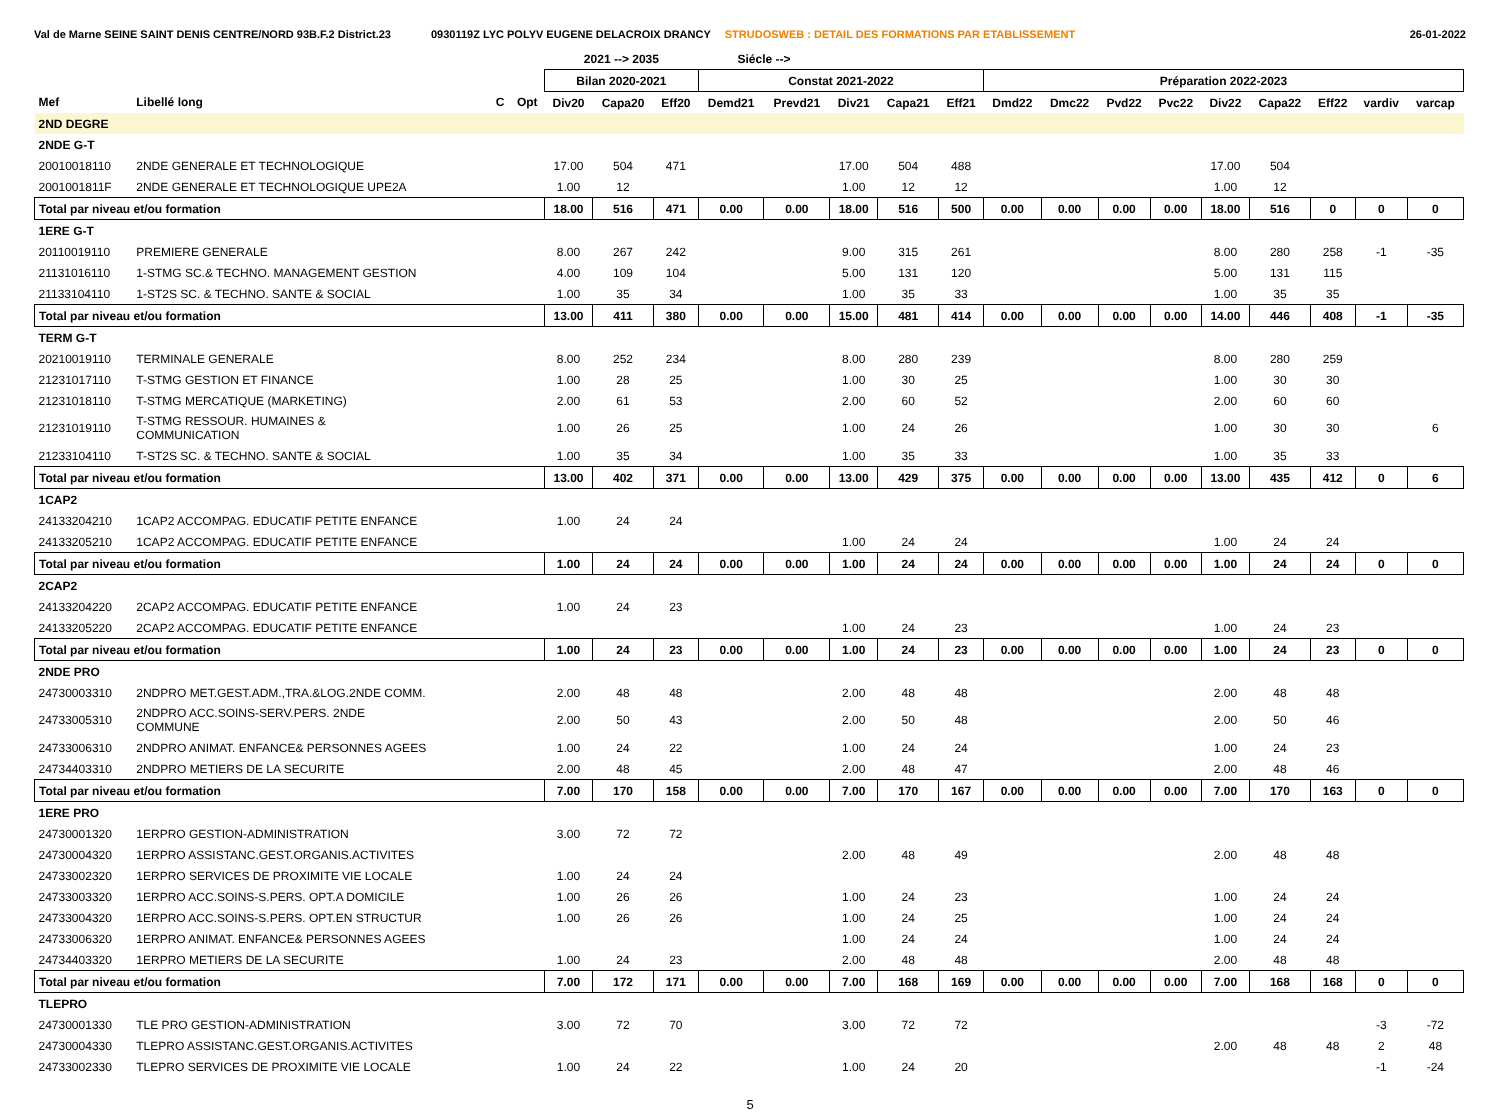Val de Marne SEINE SAINT DENIS CENTRE/NORD 93B.F.2 District.23 0930119Z LYC POLYV EUGENE DELACROIX DRANCY STRUDOSWEB : DETAIL DES FORMATIONS PAR ETABLISSEMENT 26-01-2022
| | | | | 2021 --> 2035 | | | Siécle --> | | | | | | | | | | | | | |
| --- | --- | --- | --- | --- | --- | --- | --- | --- | --- | --- | --- | --- | --- | --- | --- | --- | --- | --- | --- | --- |
| | | | | Bilan 2020-2021 | | | Constat 2021-2022 | | | | | Préparation 2022-2023 | | | | | | | | |
| Mef | Libellé long | C | Opt | Div20 | Capa20 | Eff20 | Demd21 | Prevd21 | Div21 | Capa21 | Eff21 | Dmd22 | Dmc22 | Pvd22 | Pvc22 | Div22 | Capa22 | Eff22 | vardiv | varcap |
| 2ND DEGRE | | | | | | | | | | | | | | | | | | | | |
| 2NDE G-T | | | | | | | | | | | | | | | | | | | | |
| 20010018110 | 2NDE GENERALE ET TECHNOLOGIQUE | | | 17.00 | 504 | 471 | | | 17.00 | 504 | 488 | | | | | 17.00 | 504 | | | |
| 2001001811F | 2NDE GENERALE ET TECHNOLOGIQUE UPE2A | | | 1.00 | 12 | | | | 1.00 | 12 | 12 | | | | | 1.00 | 12 | | | |
| Total par niveau et/ou formation | | | | 18.00 | 516 | 471 | 0.00 | 0.00 | 18.00 | 516 | 500 | 0.00 | 0.00 | 0.00 | 0.00 | 18.00 | 516 | 0 | 0 | 0 |
| 1ERE G-T | | | | | | | | | | | | | | | | | | | | |
| 20110019110 | PREMIERE GENERALE | | | 8.00 | 267 | 242 | | | 9.00 | 315 | 261 | | | | | 8.00 | 280 | 258 | -1 | -35 |
| 21131016110 | 1-STMG SC.& TECHNO. MANAGEMENT GESTION | | | 4.00 | 109 | 104 | | | 5.00 | 131 | 120 | | | | | 5.00 | 131 | 115 | | |
| 21133104110 | 1-ST2S SC. & TECHNO. SANTE & SOCIAL | | | 1.00 | 35 | 34 | | | 1.00 | 35 | 33 | | | | | 1.00 | 35 | 35 | | |
| Total par niveau et/ou formation | | | | 13.00 | 411 | 380 | 0.00 | 0.00 | 15.00 | 481 | 414 | 0.00 | 0.00 | 0.00 | 0.00 | 14.00 | 446 | 408 | -1 | -35 |
| TERM G-T | | | | | | | | | | | | | | | | | | | | |
| 20210019110 | TERMINALE GENERALE | | | 8.00 | 252 | 234 | | | 8.00 | 280 | 239 | | | | | 8.00 | 280 | 259 | | |
| 21231017110 | T-STMG GESTION ET FINANCE | | | 1.00 | 28 | 25 | | | 1.00 | 30 | 25 | | | | | 1.00 | 30 | 30 | | |
| 21231018110 | T-STMG MERCATIQUE (MARKETING) | | | 2.00 | 61 | 53 | | | 2.00 | 60 | 52 | | | | | 2.00 | 60 | 60 | | |
| 21231019110 | T-STMG RESSOUR. HUMAINES & COMMUNICATION | | | 1.00 | 26 | 25 | | | 1.00 | 24 | 26 | | | | | 1.00 | 30 | 30 | | 6 |
| 21233104110 | T-ST2S SC. & TECHNO. SANTE & SOCIAL | | | 1.00 | 35 | 34 | | | 1.00 | 35 | 33 | | | | | 1.00 | 35 | 33 | | |
| Total par niveau et/ou formation | | | | 13.00 | 402 | 371 | 0.00 | 0.00 | 13.00 | 429 | 375 | 0.00 | 0.00 | 0.00 | 0.00 | 13.00 | 435 | 412 | 0 | 6 |
| 1CAP2 | | | | | | | | | | | | | | | | | | | | |
| 24133204210 | 1CAP2 ACCOMPAG. EDUCATIF PETITE ENFANCE | | | 1.00 | 24 | 24 | | | | | | | | | | | | | | |
| 24133205210 | 1CAP2 ACCOMPAG. EDUCATIF PETITE ENFANCE | | | | | | | | 1.00 | 24 | 24 | | | | | 1.00 | 24 | 24 | | |
| Total par niveau et/ou formation | | | | 1.00 | 24 | 24 | 0.00 | 0.00 | 1.00 | 24 | 24 | 0.00 | 0.00 | 0.00 | 0.00 | 1.00 | 24 | 24 | 0 | 0 |
| 2CAP2 | | | | | | | | | | | | | | | | | | | | |
| 24133204220 | 2CAP2 ACCOMPAG. EDUCATIF PETITE ENFANCE | | | 1.00 | 24 | 23 | | | | | | | | | | | | | | |
| 24133205220 | 2CAP2 ACCOMPAG. EDUCATIF PETITE ENFANCE | | | | | | | | 1.00 | 24 | 23 | | | | | 1.00 | 24 | 23 | | |
| Total par niveau et/ou formation | | | | 1.00 | 24 | 23 | 0.00 | 0.00 | 1.00 | 24 | 23 | 0.00 | 0.00 | 0.00 | 0.00 | 1.00 | 24 | 23 | 0 | 0 |
| 2NDE PRO | | | | | | | | | | | | | | | | | | | | |
| 24730003310 | 2NDPRO MET.GEST.ADM.,TRA.&LOG.2NDE COMM. | | | 2.00 | 48 | 48 | | | 2.00 | 48 | 48 | | | | | 2.00 | 48 | 48 | | |
| 24733005310 | 2NDPRO ACC.SOINS-SERV.PERS. 2NDE COMMUNE | | | 2.00 | 50 | 43 | | | 2.00 | 50 | 48 | | | | | 2.00 | 50 | 46 | | |
| 24733006310 | 2NDPRO ANIMAT. ENFANCE& PERSONNES AGEES | | | 1.00 | 24 | 22 | | | 1.00 | 24 | 24 | | | | | 1.00 | 24 | 23 | | |
| 24734403310 | 2NDPRO METIERS DE LA SECURITE | | | 2.00 | 48 | 45 | | | 2.00 | 48 | 47 | | | | | 2.00 | 48 | 46 | | |
| Total par niveau et/ou formation | | | | 7.00 | 170 | 158 | 0.00 | 0.00 | 7.00 | 170 | 167 | 0.00 | 0.00 | 0.00 | 0.00 | 7.00 | 170 | 163 | 0 | 0 |
| 1ERE PRO | | | | | | | | | | | | | | | | | | | | |
| 24730001320 | 1ERPRO GESTION-ADMINISTRATION | | | 3.00 | 72 | 72 | | | | | | | | | | | | | | |
| 24730004320 | 1ERPRO ASSISTANC.GEST.ORGANIS.ACTIVITES | | | | | | | | 2.00 | 48 | 49 | | | | | 2.00 | 48 | 48 | | |
| 24733002320 | 1ERPRO SERVICES DE PROXIMITE VIE LOCALE | | | 1.00 | 24 | 24 | | | | | | | | | | | | | | |
| 24733003320 | 1ERPRO ACC.SOINS-S.PERS. OPT.A DOMICILE | | | 1.00 | 26 | 26 | | | 1.00 | 24 | 23 | | | | | 1.00 | 24 | 24 | | |
| 24733004320 | 1ERPRO ACC.SOINS-S.PERS. OPT.EN STRUCTUR | | | 1.00 | 26 | 26 | | | 1.00 | 24 | 25 | | | | | 1.00 | 24 | 24 | | |
| 24733006320 | 1ERPRO ANIMAT. ENFANCE& PERSONNES AGEES | | | | | | | | 1.00 | 24 | 24 | | | | | 1.00 | 24 | 24 | | |
| 24734403320 | 1ERPRO METIERS DE LA SECURITE | | | 1.00 | 24 | 23 | | | 2.00 | 48 | 48 | | | | | 2.00 | 48 | 48 | | |
| Total par niveau et/ou formation | | | | 7.00 | 172 | 171 | 0.00 | 0.00 | 7.00 | 168 | 169 | 0.00 | 0.00 | 0.00 | 0.00 | 7.00 | 168 | 168 | 0 | 0 |
| TLEPRO | | | | | | | | | | | | | | | | | | | | |
| 24730001330 | TLE PRO GESTION-ADMINISTRATION | | | 3.00 | 72 | 70 | | | 3.00 | 72 | 72 | | | | | | | | -3 | -72 |
| 24730004330 | TLEPRO ASSISTANC.GEST.ORGANIS.ACTIVITES | | | | | | | | | | | | | | | 2.00 | 48 | 48 | 2 | 48 |
| 24733002330 | TLEPRO SERVICES DE PROXIMITE VIE LOCALE | | | 1.00 | 24 | 22 | | | 1.00 | 24 | 20 | | | | | | | | -1 | -24 |
5